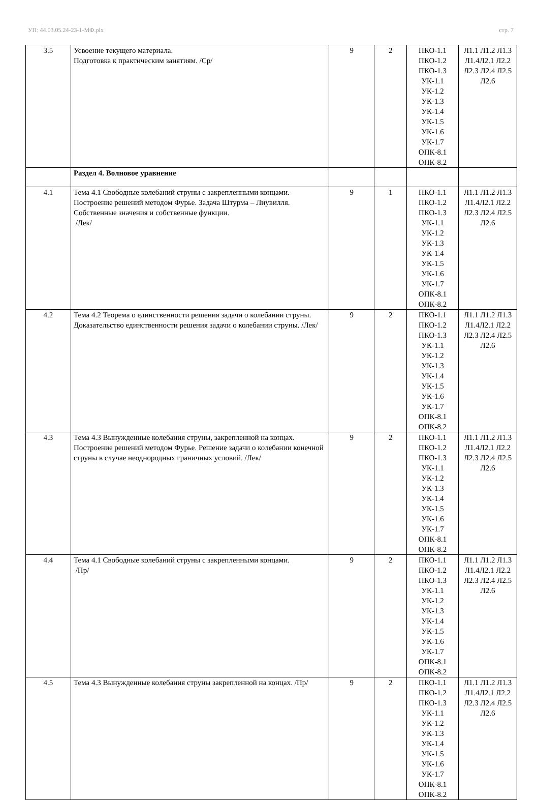УП: 44.03.05.24-23-1-МФ.plx стр. 7
| 3.5 | Усвоение текущего материала. Подготовка к практическим занятиям. /Ср/ | 9 | 2 | ПКО-1.1 ПКО-1.2 ПКО-1.3 УК-1.1 УК-1.2 УК-1.3 УК-1.4 УК-1.5 УК-1.6 УК-1.7 ОПК-8.1 ОПК-8.2 | Л1.1 Л1.2 Л1.3 Л1.4Л2.1 Л2.2 Л2.3 Л2.4 Л2.5 Л2.6 |
| | Раздел 4. Волновое уравнение | | | | |
| 4.1 | Тема 4.1 Свободные колебаний струны с закрепленными концами. Построение решений методом Фурье. Задача Штурма – Лиувилля. Собственные значения и собственные функции. /Лек/ | 9 | 1 | ПКО-1.1 ПКО-1.2 ПКО-1.3 УК-1.1 УК-1.2 УК-1.3 УК-1.4 УК-1.5 УК-1.6 УК-1.7 ОПК-8.1 ОПК-8.2 | Л1.1 Л1.2 Л1.3 Л1.4Л2.1 Л2.2 Л2.3 Л2.4 Л2.5 Л2.6 |
| 4.2 | Тема 4.2 Теорема о единственности решения задачи о колебании струны. Доказательство единственности решения задачи о колебании струны. /Лек/ | 9 | 2 | ПКО-1.1 ПКО-1.2 ПКО-1.3 УК-1.1 УК-1.2 УК-1.3 УК-1.4 УК-1.5 УК-1.6 УК-1.7 ОПК-8.1 ОПК-8.2 | Л1.1 Л1.2 Л1.3 Л1.4Л2.1 Л2.2 Л2.3 Л2.4 Л2.5 Л2.6 |
| 4.3 | Тема 4.3 Вынужденные колебания струны, закрепленной на концах. Построение решений методом Фурье. Решение задачи о колебании конечной струны в случае неоднородных граничных условий. /Лек/ | 9 | 2 | ПКО-1.1 ПКО-1.2 ПКО-1.3 УК-1.1 УК-1.2 УК-1.3 УК-1.4 УК-1.5 УК-1.6 УК-1.7 ОПК-8.1 ОПК-8.2 | Л1.1 Л1.2 Л1.3 Л1.4Л2.1 Л2.2 Л2.3 Л2.4 Л2.5 Л2.6 |
| 4.4 | Тема 4.1 Свободные колебаний струны с закрепленными концами. /Пр/ | 9 | 2 | ПКО-1.1 ПКО-1.2 ПКО-1.3 УК-1.1 УК-1.2 УК-1.3 УК-1.4 УК-1.5 УК-1.6 УК-1.7 ОПК-8.1 ОПК-8.2 | Л1.1 Л1.2 Л1.3 Л1.4Л2.1 Л2.2 Л2.3 Л2.4 Л2.5 Л2.6 |
| 4.5 | Тема 4.3 Вынужденные колебания струны закрепленной на концах. /Пр/ | 9 | 2 | ПКО-1.1 ПКО-1.2 ПКО-1.3 УК-1.1 УК-1.2 УК-1.3 УК-1.4 УК-1.5 УК-1.6 УК-1.7 ОПК-8.1 ОПК-8.2 | Л1.1 Л1.2 Л1.3 Л1.4Л2.1 Л2.2 Л2.3 Л2.4 Л2.5 Л2.6 |